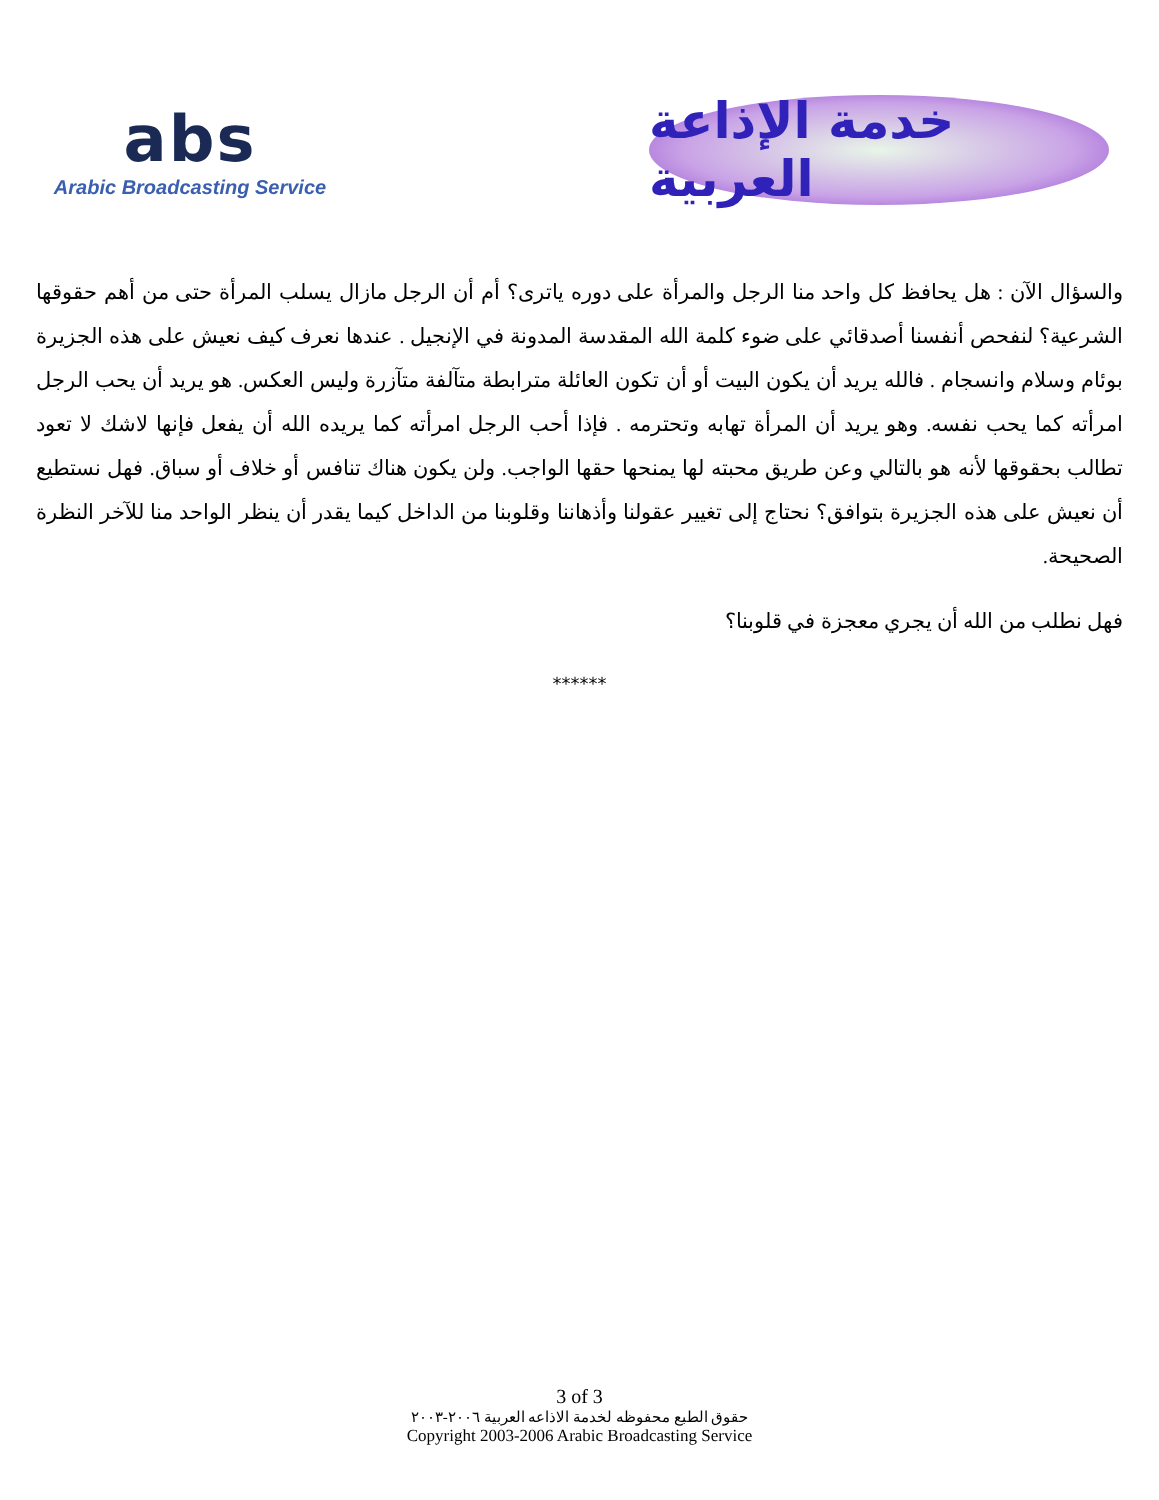abs
Arabic Broadcasting Service
خدمة الإذاعة العربية
والسؤال الآن : هل يحافظ كل واحد منا الرجل والمرأة على دوره ياترى؟ أم أن الرجل مازال يسلب المرأة حتى من أهم حقوقها الشرعية؟ لنفحص أنفسنا أصدقائي على ضوء كلمة الله المقدسة المدونة في الإنجيل . عندها نعرف كيف نعيش على هذه الجزيرة بوئام وسلام وانسجام . فالله يريد أن يكون البيت أو أن تكون العائلة مترابطة متآلفة متآزرة وليس العكس. هو يريد أن يحب الرجل امرأته كما يحب نفسه. وهو يريد أن المرأة تهابه وتحترمه . فإذا أحب الرجل امرأته كما يريده الله أن يفعل فإنها لاشك لا تعود تطالب بحقوقها لأنه هو بالتالي وعن طريق محبته لها يمنحها حقها الواجب. ولن يكون هناك تنافس أو خلاف أو سباق. فهل نستطيع أن نعيش على هذه الجزيرة بتوافق؟ نحتاج إلى تغيير عقولنا وأذهاننا وقلوبنا من الداخل كيما يقدر أن ينظر الواحد منا للآخر النظرة الصحيحة.
فهل نطلب من الله أن يجري معجزة في قلوبنا؟
******
3 of 3
حقوق الطبع محفوظه لخدمة الاذاعه العربية ٢٠٠٦-٢٠٠٣
Copyright 2003-2006 Arabic Broadcasting Service